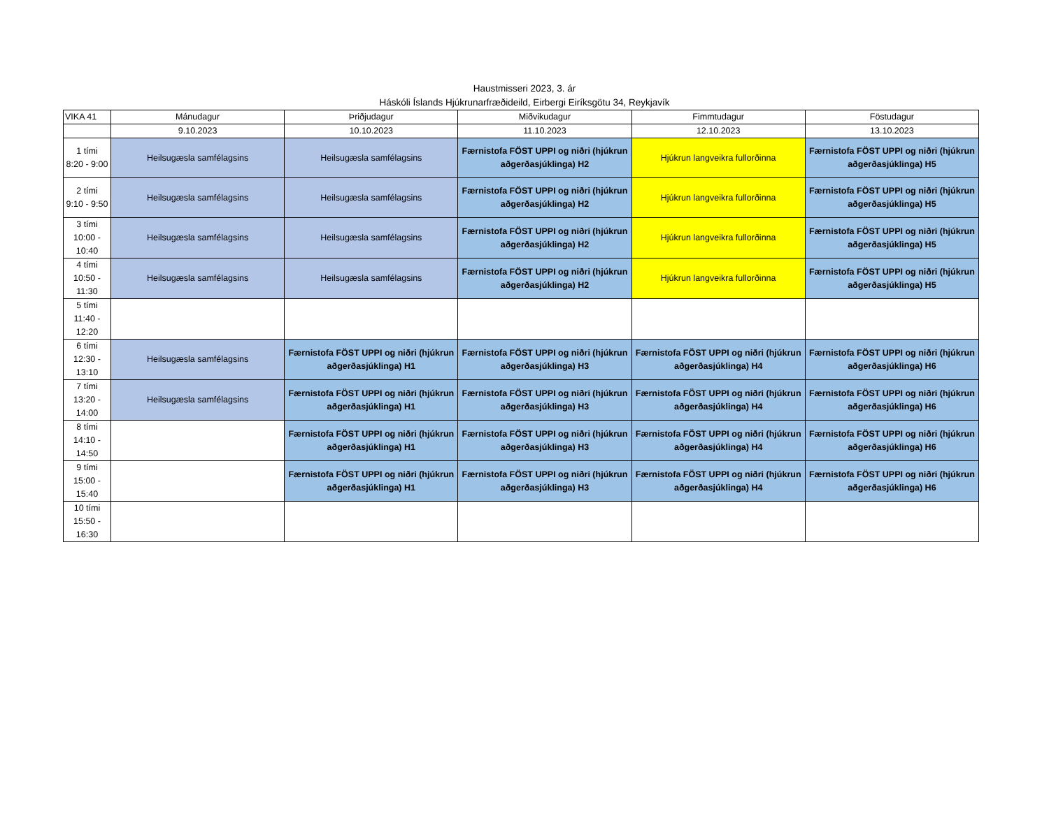Haustmisseri 2023, 3. ár
Háskóli Íslands Hjúkrunarfræðideild, Eirbergi Eiríksgötu 34, Reykjavík
| VIKA 41 | Mánudagur | Þriðjudagur | Miðvikudagur | Fimmtudagur | Föstudagur |
| --- | --- | --- | --- | --- | --- |
| | 9.10.2023 | 10.10.2023 | 11.10.2023 | 12.10.2023 | 13.10.2023 |
| 1 tími 8:20 - 9:00 | Heilsugæsla samfélagsins | Heilsugæsla samfélagsins | Færnistofa FÖST UPPI og niðri (hjúkrun aðgerðasjúklinga) H2 | Hjúkrun langveikra fullorðinna | Færnistofa FÖST UPPI og niðri (hjúkrun aðgerðasjúklinga) H5 |
| 2 tími 9:10 - 9:50 | Heilsugæsla samfélagsins | Heilsugæsla samfélagsins | Færnistofa FÖST UPPI og niðri (hjúkrun aðgerðasjúklinga) H2 | Hjúkrun langveikra fullorðinna | Færnistofa FÖST UPPI og niðri (hjúkrun aðgerðasjúklinga) H5 |
| 3 tími 10:00 - 10:40 | Heilsugæsla samfélagsins | Heilsugæsla samfélagsins | Færnistofa FÖST UPPI og niðri (hjúkrun aðgerðasjúklinga) H2 | Hjúkrun langveikra fullorðinna | Færnistofa FÖST UPPI og niðri (hjúkrun aðgerðasjúklinga) H5 |
| 4 tími 10:50 - 11:30 | Heilsugæsla samfélagsins | Heilsugæsla samfélagsins | Færnistofa FÖST UPPI og niðri (hjúkrun aðgerðasjúklinga) H2 | Hjúkrun langveikra fullorðinna | Færnistofa FÖST UPPI og niðri (hjúkrun aðgerðasjúklinga) H5 |
| 5 tími 11:40 - 12:20 | | | | | |
| 6 tími 12:30 - 13:10 | Heilsugæsla samfélagsins | Færnistofa FÖST UPPI og niðri (hjúkrun aðgerðasjúklinga) H1 | Færnistofa FÖST UPPI og niðri (hjúkrun aðgerðasjúklinga) H3 | Færnistofa FÖST UPPI og niðri (hjúkrun aðgerðasjúklinga) H4 | Færnistofa FÖST UPPI og niðri (hjúkrun aðgerðasjúklinga) H6 |
| 7 tími 13:20 - 14:00 | Heilsugæsla samfélagsins | Færnistofa FÖST UPPI og niðri (hjúkrun aðgerðasjúklinga) H1 | Færnistofa FÖST UPPI og niðri (hjúkrun aðgerðasjúklinga) H3 | Færnistofa FÖST UPPI og niðri (hjúkrun aðgerðasjúklinga) H4 | Færnistofa FÖST UPPI og niðri (hjúkrun aðgerðasjúklinga) H6 |
| 8 tími 14:10 - 14:50 | | Færnistofa FÖST UPPI og niðri (hjúkrun aðgerðasjúklinga) H1 | Færnistofa FÖST UPPI og niðri (hjúkrun aðgerðasjúklinga) H3 | Færnistofa FÖST UPPI og niðri (hjúkrun aðgerðasjúklinga) H4 | Færnistofa FÖST UPPI og niðri (hjúkrun aðgerðasjúklinga) H6 |
| 9 tími 15:00 - 15:40 | | Færnistofa FÖST UPPI og niðri (hjúkrun aðgerðasjúklinga) H1 | Færnistofa FÖST UPPI og niðri (hjúkrun aðgerðasjúklinga) H3 | Færnistofa FÖST UPPI og niðri (hjúkrun aðgerðasjúklinga) H4 | Færnistofa FÖST UPPI og niðri (hjúkrun aðgerðasjúklinga) H6 |
| 10 tími 15:50 - 16:30 | | | | | |